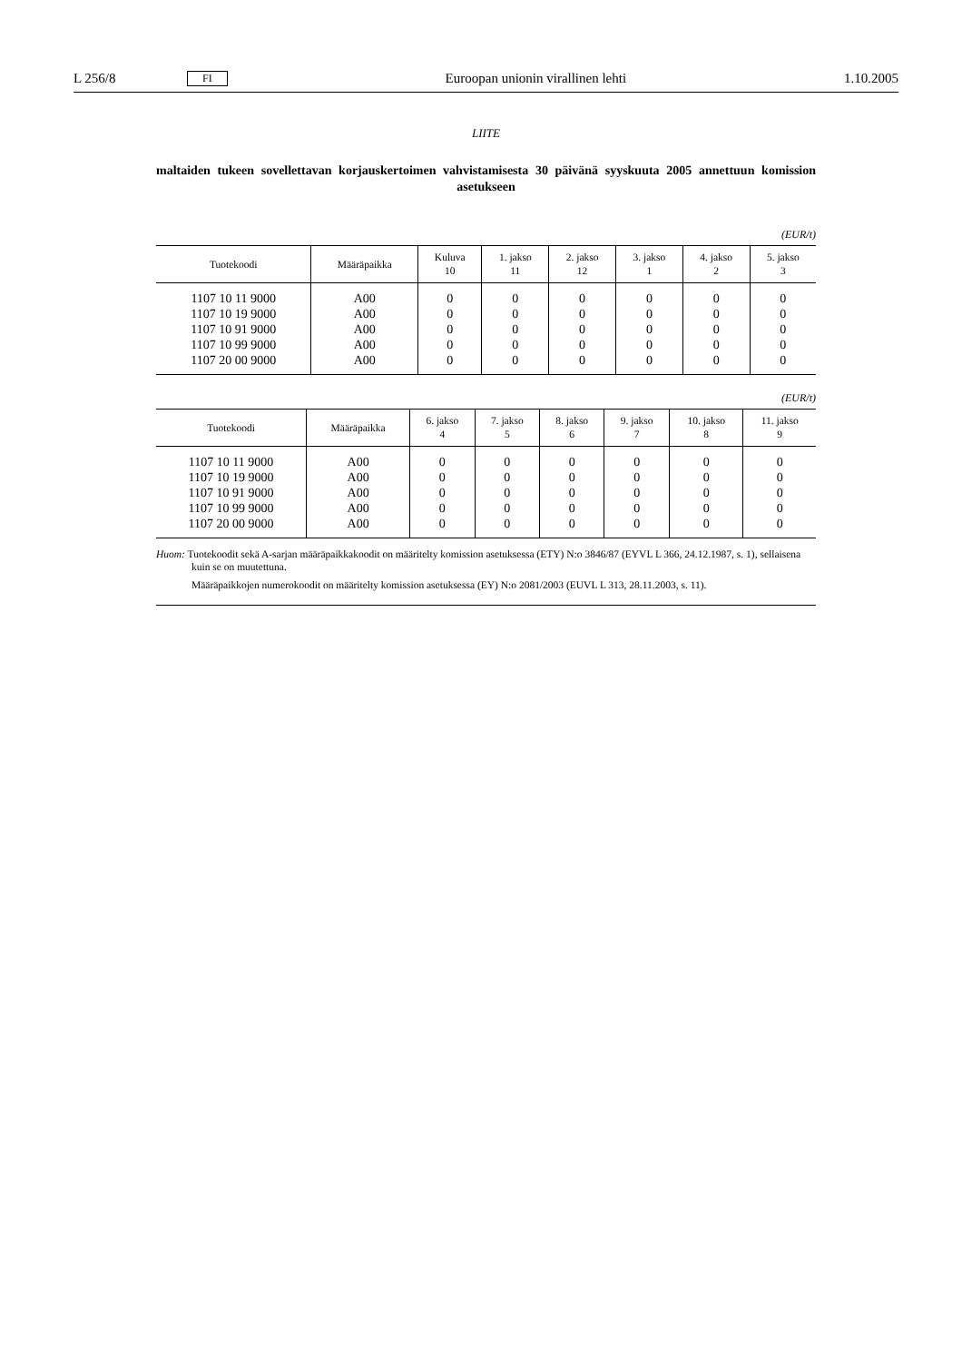L 256/8 FI Euroopan unionin virallinen lehti 1.10.2005
LIITE
maltaiden tukeen sovellettavan korjauskertoimen vahvistamisesta 30 päivänä syyskuuta 2005 annettuun komission asetukseen
(EUR/t)
| Tuotekoodi | Määräpaikka | Kuluva 10 | 1. jakso 11 | 2. jakso 12 | 3. jakso 1 | 4. jakso 2 | 5. jakso 3 |
| --- | --- | --- | --- | --- | --- | --- | --- |
| 1107 10 11 9000 | A00 | 0 | 0 | 0 | 0 | 0 | 0 |
| 1107 10 19 9000 | A00 | 0 | 0 | 0 | 0 | 0 | 0 |
| 1107 10 91 9000 | A00 | 0 | 0 | 0 | 0 | 0 | 0 |
| 1107 10 99 9000 | A00 | 0 | 0 | 0 | 0 | 0 | 0 |
| 1107 20 00 9000 | A00 | 0 | 0 | 0 | 0 | 0 | 0 |
(EUR/t)
| Tuotekoodi | Määräpaikka | 6. jakso 4 | 7. jakso 5 | 8. jakso 6 | 9. jakso 7 | 10. jakso 8 | 11. jakso 9 |
| --- | --- | --- | --- | --- | --- | --- | --- |
| 1107 10 11 9000 | A00 | 0 | 0 | 0 | 0 | 0 | 0 |
| 1107 10 19 9000 | A00 | 0 | 0 | 0 | 0 | 0 | 0 |
| 1107 10 91 9000 | A00 | 0 | 0 | 0 | 0 | 0 | 0 |
| 1107 10 99 9000 | A00 | 0 | 0 | 0 | 0 | 0 | 0 |
| 1107 20 00 9000 | A00 | 0 | 0 | 0 | 0 | 0 | 0 |
Huom: Tuotekoodit sekä A-sarjan määräpaikkakoodit on määritelty komission asetuksessa (ETY) N:o 3846/87 (EYVL L 366, 24.12.1987, s. 1), sellaisena kuin se on muutettuna.
Määräpaikkojen numerokoodit on määritelty komission asetuksessa (EY) N:o 2081/2003 (EUVL L 313, 28.11.2003, s. 11).